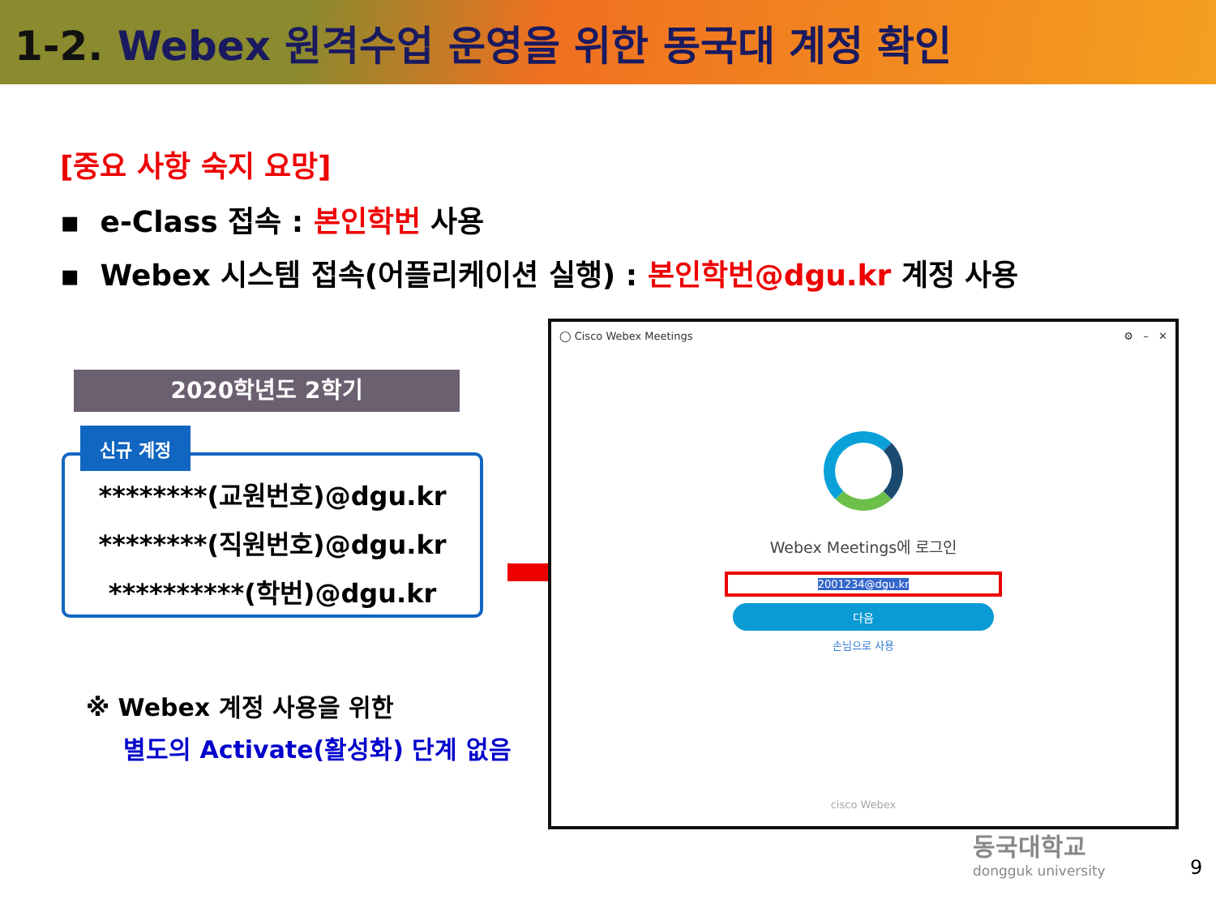1-2. Webex 원격수업 운영을 위한 동국대 계정 확인
[중요 사항 숙지 요망]
▪ e-Class 접속 : 본인학번 사용
▪ Webex 시스템 접속(어플리케이션 실행) : 본인학번@dgu.kr 계정 사용
2020학년도 2학기
********(교원번호)@dgu.kr
********(직원번호)@dgu.kr
**********(학번)@dgu.kr
신규 계정
※ Webex 계정 사용을 위한
별도의 Activate(활성화) 단계 없음
◯ Cisco Webex Meetings ⚙ – ✕
Webex Meetings에 로그인
2001234@dgu.kr
다음
손님으로 사용
cisco Webex
동국대학교
dongguk university
9